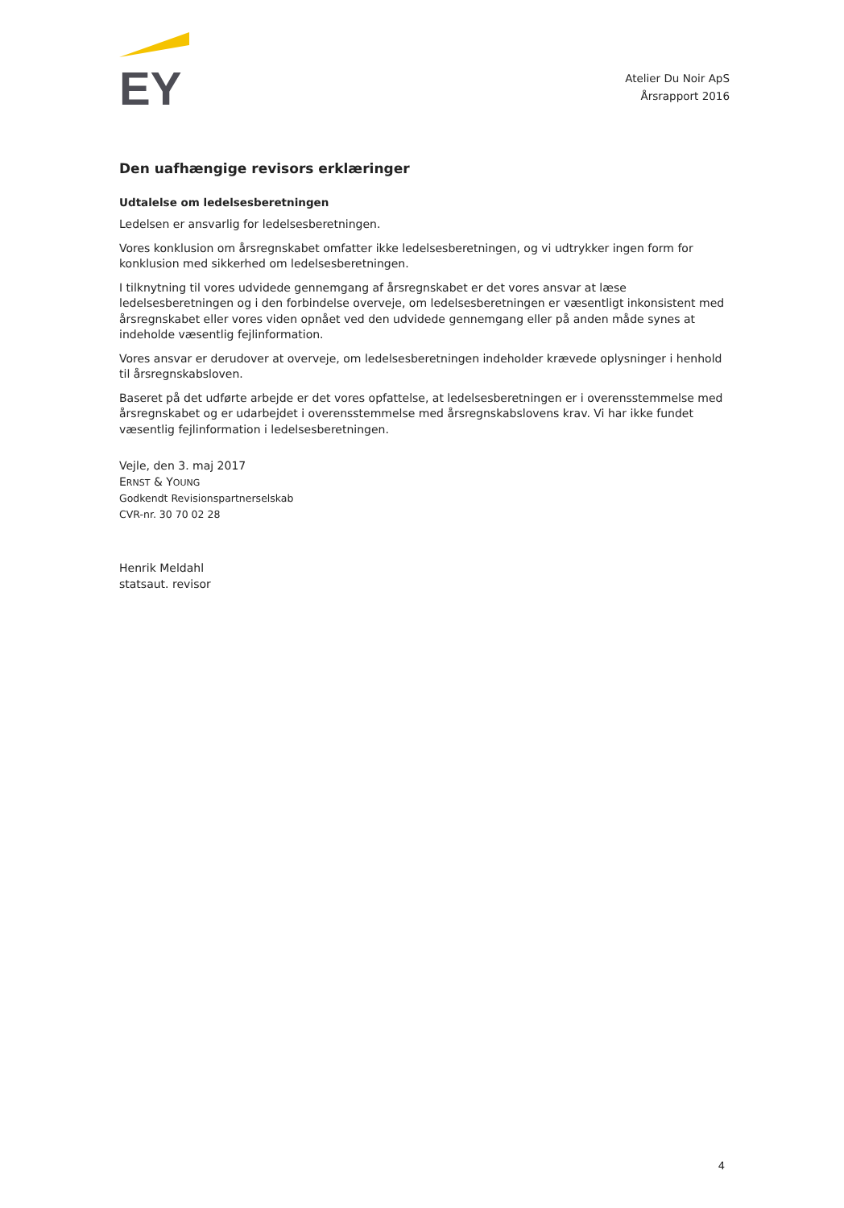EY
Atelier Du Noir ApS
Årsrapport 2016
Den uafhængige revisors erklæringer
Udtalelse om ledelsesberetningen
Ledelsen er ansvarlig for ledelsesberetningen.
Vores konklusion om årsregnskabet omfatter ikke ledelsesberetningen, og vi udtrykker ingen form for konklusion med sikkerhed om ledelsesberetningen.
I tilknytning til vores udvidede gennemgang af årsregnskabet er det vores ansvar at læse ledelsesberetningen og i den forbindelse overveje, om ledelsesberetningen er væsentligt inkonsistent med årsregnskabet eller vores viden opnået ved den udvidede gennemgang eller på anden måde synes at indeholde væsentlig fejlinformation.
Vores ansvar er derudover at overveje, om ledelsesberetningen indeholder krævede oplysninger i henhold til årsregnskabsloven.
Baseret på det udførte arbejde er det vores opfattelse, at ledelsesberetningen er i overensstemmelse med årsregnskabet og er udarbejdet i overensstemmelse med årsregnskabslovens krav. Vi har ikke fundet væsentlig fejlinformation i ledelsesberetningen.
Vejle, den 3. maj 2017
ERNST & YOUNG
Godkendt Revisionspartnerselskab
CVR-nr. 30 70 02 28
Henrik Meldahl
statsaut. revisor
4